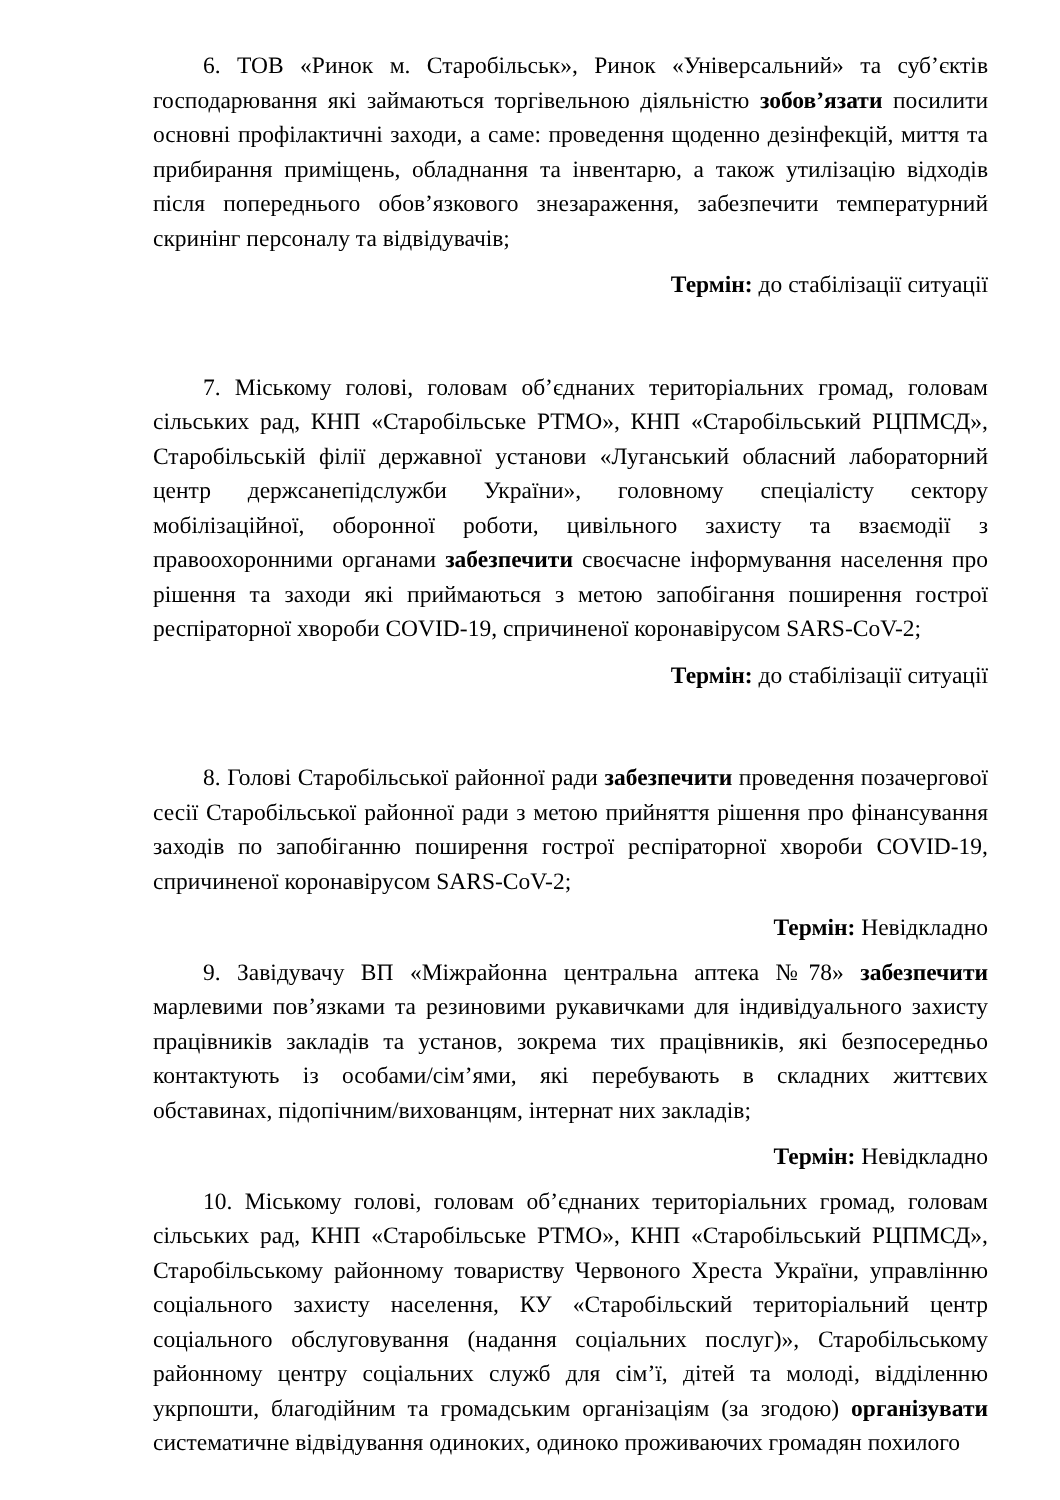6. ТОВ «Ринок м. Старобільськ», Ринок «Універсальний» та суб’єктів господарювання які займаються торгівельною діяльністю зобов’язати посилити основні профілактичні заходи, а саме: проведення щоденно дезінфекцій, миття та прибирання приміщень, обладнання та інвентарю, а також утилізацію відходів після попереднього обов’язкового знезараження, забезпечити температурний скринінг персоналу та відвідувачів;
Термін: до стабілізації ситуації
7. Міському голові, головам об’єднаних територіальних громад, головам сільських рад, КНП «Старобільське РТМО», КНП «Старобільський РЦПМСД», Старобільській філії державної установи «Луганський обласний лабораторний центр держсанепідслужби України», головному спеціалісту сектору мобілізаційної, оборонної роботи, цивільного захисту та взаємодії з правоохоронними органами забезпечити своєчасне інформування населення про рішення та заходи які приймаються з метою запобігання поширення гострої респіраторної хвороби COVID-19, спричиненої коронавірусом SARS-CoV-2;
Термін: до стабілізації ситуації
8. Голові Старобільської районної ради забезпечити проведення позачергової сесії Старобільської районної ради з метою прийняття рішення про фінансування заходів по запобіганню поширення гострої респіраторної хвороби COVID-19, спричиненої коронавірусом SARS-CoV-2;
Термін: Невідкладно
9. Завідувачу ВП «Міжрайонна центральна аптека №78» забезпечити марлевими пов’язками та резиновими рукавичками для індивідуального захисту працівників закладів та установ, зокрема тих працівників, які безпосередньо контактують із особами/сім’ями, які перебувають в складних життєвих обставинах, підопічним/вихованцям, інтернат них закладів;
Термін: Невідкладно
10. Міському голові, головам об’єднаних територіальних громад, головам сільських рад, КНП «Старобільське РТМО», КНП «Старобільський РЦПМСД», Старобільському районному товариству Червоного Хреста України, управлінню соціального захисту населення, КУ «Старобільский територіальний центр соціального обслуговування (надання соціальних послуг)», Старобільському районному центру соціальних служб для сім’ї, дітей та молоді, відділенню укрпошти, благодійним та громадським організаціям (за згодою) організувати систематичне відвідування одиноких, одиноко проживаючих громадян похилого